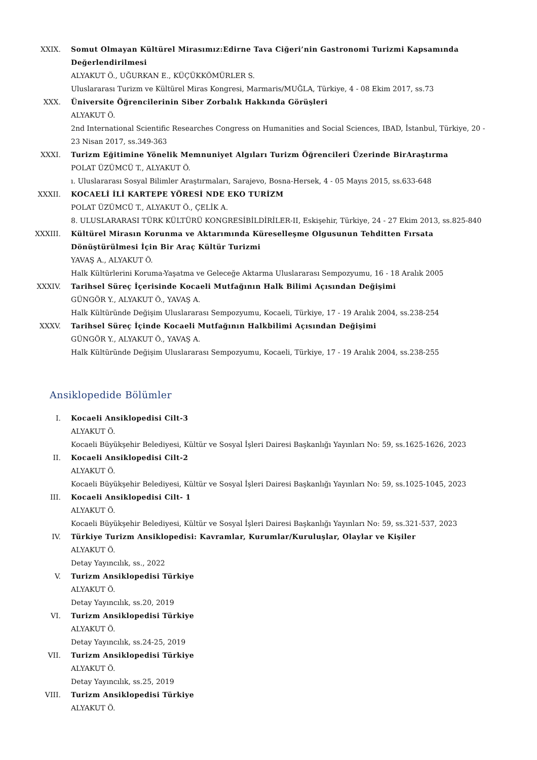XXIX. Somut Olmayan Kültürel Mirasımız:Edirne Tava Ciğeri’nin Gastronomi Turizmi Kapsamında Değerlendirilmesi
ALYAKUT Ö., UĞURKAN E., KÜÇÜKKÖMÜRLER S.
Uluslararası Turizm ve Kültürel Miras Kongresi, Marmaris/MUĞLA, Türkiye, 4 - 08 Ekim 2017, ss.73
XXX. Üniversite Öğrencilerinin Siber Zorbalık Hakkında Görüşleri
ALYAKUT Ö.
2nd International Scientific Researches Congress on Humanities and Social Sciences, IBAD, İstanbul, Türkiye, 20 - 23 Nisan 2017, ss.349-363
XXXI. Turizm Eğitimine Yönelik Memnuniyet Algıları Turizm Öğrencileri Üzerinde BirAraştırma
POLAT ÜZÜMCÜ T., ALYAKUT Ö.
ı. Uluslararası Sosyal Bilimler Araştırmaları, Sarajevo, Bosna-Hersek, 4 - 05 Mayıs 2015, ss.633-648
XXXII. KOCAELİ İLİ KARTEPE YÖRESİ NDE EKO TURİZM
POLAT ÜZÜMCÜ T., ALYAKUT Ö., ÇELİK A.
8. ULUSLARARASI TÜRK KÜLTÜRÜ KONGRESİBİLDİRİLER-II, Eskişehir, Türkiye, 24 - 27 Ekim 2013, ss.825-840
XXXIII. Kültürel Mirasın Korunma ve Aktarımında Küreselleşme Olgusunun Tehditten Fırsata Dönüştürülmesi İçin Bir Araç Kültür Turizmi
YAVAŞ A., ALYAKUT Ö.
Halk Kültürlerini Koruma-Yaşatma ve Geleceğe Aktarma Uluslararası Sempozyumu, 16 - 18 Aralık 2005
XXXIV. Tarihsel Süreç İçerisinde Kocaeli Mutfağının Halk Bilimi Açısından Değişimi
GÜNGÖR Y., ALYAKUT Ö., YAVAŞ A.
Halk Kültüründe Değişim Uluslararası Sempozyumu, Kocaeli, Türkiye, 17 - 19 Aralık 2004, ss.238-254
XXXV. Tarihsel Süreç İçinde Kocaeli Mutfağının Halkbilimi Açısından Değişimi
GÜNGÖR Y., ALYAKUT Ö., YAVAŞ A.
Halk Kültüründe Değişim Uluslararası Sempozyumu, Kocaeli, Türkiye, 17 - 19 Aralık 2004, ss.238-255
Ansiklopedide Bölümler
I. Kocaeli Ansiklopedisi Cilt-3
ALYAKUT Ö.
Kocaeli Büyükşehir Belediyesi, Kültür ve Sosyal İşleri Dairesi Başkanlığı Yayınları No: 59, ss.1625-1626, 2023
II. Kocaeli Ansiklopedisi Cilt-2
ALYAKUT Ö.
Kocaeli Büyükşehir Belediyesi, Kültür ve Sosyal İşleri Dairesi Başkanlığı Yayınları No: 59, ss.1025-1045, 2023
III. Kocaeli Ansiklopedisi Cilt- 1
ALYAKUT Ö.
Kocaeli Büyükşehir Belediyesi, Kültür ve Sosyal İşleri Dairesi Başkanlığı Yayınları No: 59, ss.321-537, 2023
IV. Türkiye Turizm Ansiklopedisi: Kavramlar, Kurumlar/Kuruluşlar, Olaylar ve Kişiler
ALYAKUT Ö.
Detay Yayıncılık, ss., 2022
V. Turizm Ansiklopedisi Türkiye
ALYAKUT Ö.
Detay Yayıncılık, ss.20, 2019
VI. Turizm Ansiklopedisi Türkiye
ALYAKUT Ö.
Detay Yayıncılık, ss.24-25, 2019
VII. Turizm Ansiklopedisi Türkiye
ALYAKUT Ö.
Detay Yayıncılık, ss.25, 2019
VIII. Turizm Ansiklopedisi Türkiye
ALYAKUT Ö.